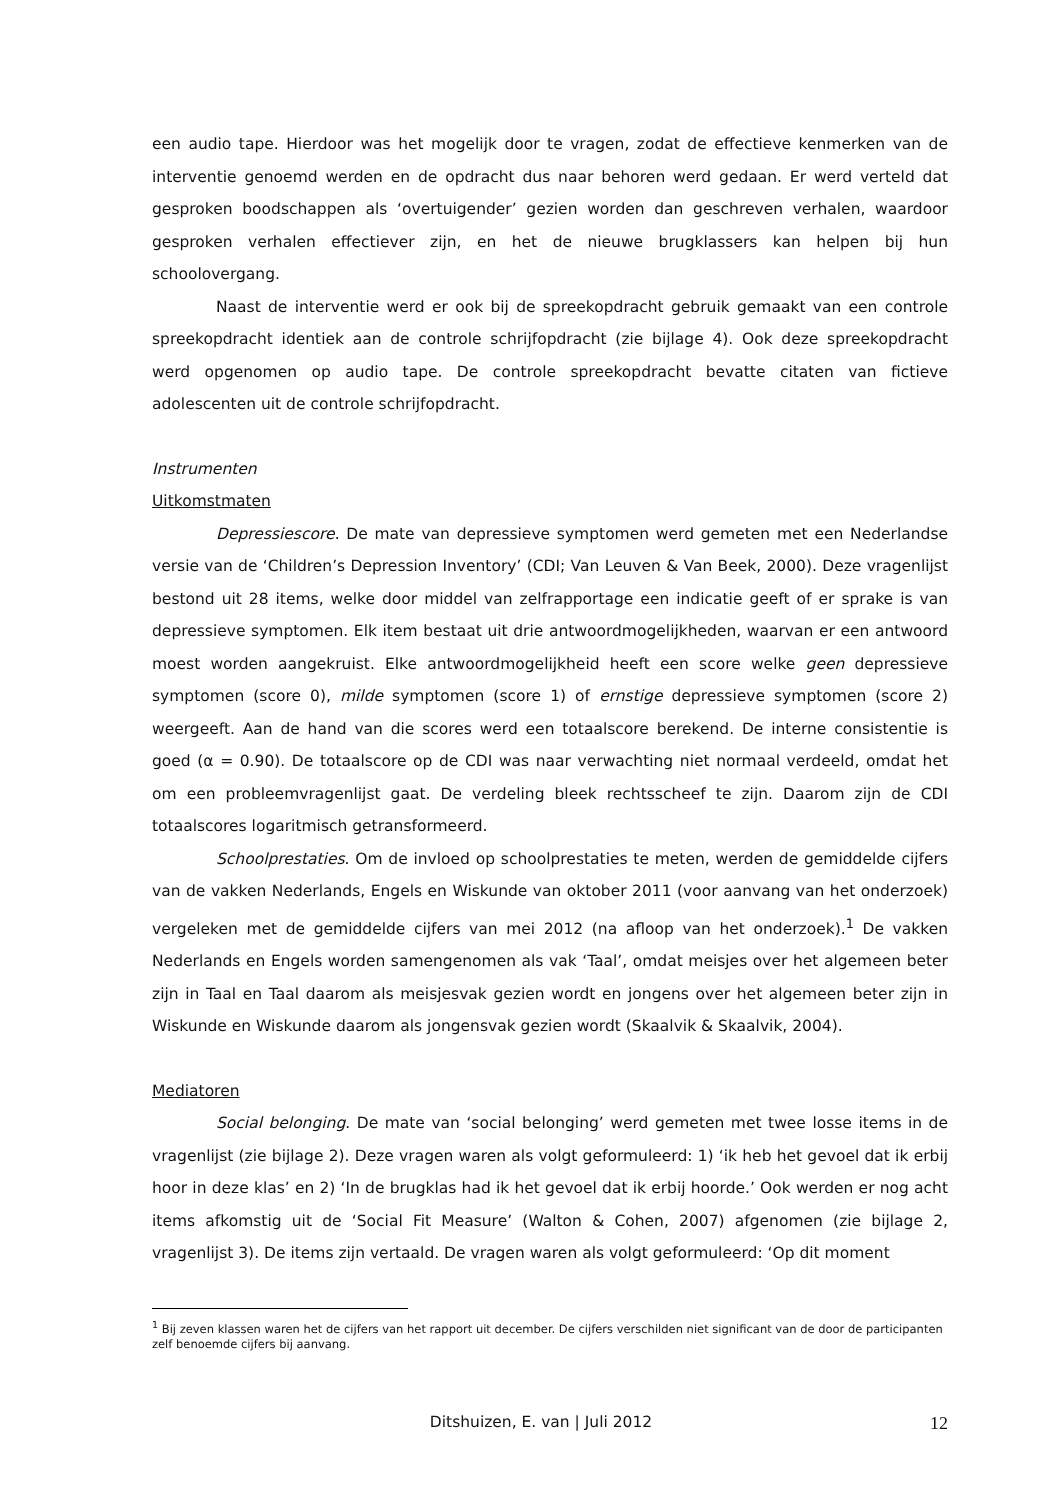een audio tape. Hierdoor was het mogelijk door te vragen, zodat de effectieve kenmerken van de interventie genoemd werden en de opdracht dus naar behoren werd gedaan. Er werd verteld dat gesproken boodschappen als ‘overtuigender’ gezien worden dan geschreven verhalen, waardoor gesproken verhalen effectiever zijn, en het de nieuwe brugklassers kan helpen bij hun schoolovergang.
Naast de interventie werd er ook bij de spreekopdracht gebruik gemaakt van een controle spreekopdracht identiek aan de controle schrijfopdracht (zie bijlage 4). Ook deze spreekopdracht werd opgenomen op audio tape. De controle spreekopdracht bevatte citaten van fictieve adolescenten uit de controle schrijfopdracht.
Instrumenten
Uitkomstmaten
Depressiescore. De mate van depressieve symptomen werd gemeten met een Nederlandse versie van de ‘Children’s Depression Inventory’ (CDI; Van Leuven & Van Beek, 2000). Deze vragenlijst bestond uit 28 items, welke door middel van zelfrapportage een indicatie geeft of er sprake is van depressieve symptomen. Elk item bestaat uit drie antwoordmogelijkheden, waarvan er een antwoord moest worden aangekruist. Elke antwoordmogelijkheid heeft een score welke geen depressieve symptomen (score 0), milde symptomen (score 1) of ernstige depressieve symptomen (score 2) weergeeft. Aan de hand van die scores werd een totaalscore berekend. De interne consistentie is goed (α = 0.90). De totaalscore op de CDI was naar verwachting niet normaal verdeeld, omdat het om een probleemvragenlijst gaat. De verdeling bleek rechtsscheef te zijn. Daarom zijn de CDI totaalscores logaritmisch getransformeerd.
Schoolprestaties. Om de invloed op schoolprestaties te meten, werden de gemiddelde cijfers van de vakken Nederlands, Engels en Wiskunde van oktober 2011 (voor aanvang van het onderzoek) vergeleken met de gemiddelde cijfers van mei 2012 (na afloop van het onderzoek).<sup>1</sup> De vakken Nederlands en Engels worden samengenomen als vak ‘Taal’, omdat meisjes over het algemeen beter zijn in Taal en Taal daarom als meisjesvak gezien wordt en jongens over het algemeen beter zijn in Wiskunde en Wiskunde daarom als jongensvak gezien wordt (Skaalvik & Skaalvik, 2004).
Mediatoren
Social belonging. De mate van ‘social belonging’ werd gemeten met twee losse items in de vragenlijst (zie bijlage 2). Deze vragen waren als volgt geformuleerd: 1) ‘ik heb het gevoel dat ik erbij hoor in deze klas’ en 2) ‘In de brugklas had ik het gevoel dat ik erbij hoorde.’ Ook werden er nog acht items afkomstig uit de ‘Social Fit Measure’ (Walton & Cohen, 2007) afgenomen (zie bijlage 2, vragenlijst 3). De items zijn vertaald. De vragen waren als volgt geformuleerd: ‘Op dit moment
<sup>1</sup> Bij zeven klassen waren het de cijfers van het rapport uit december. De cijfers verschilden niet significant van de door de participanten zelf benoemde cijfers bij aanvang.
Ditshuizen, E. van | Juli 2012 12